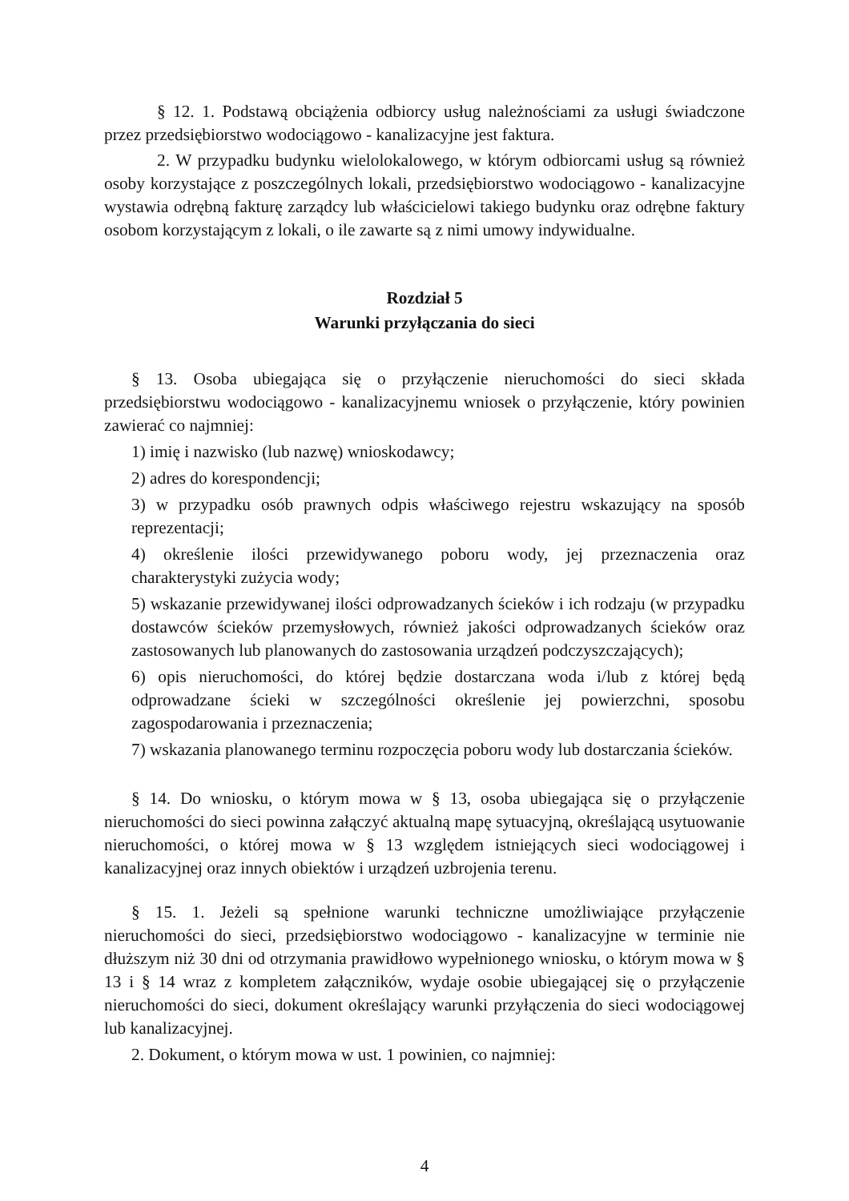§ 12. 1. Podstawą obciążenia odbiorcy usług należnościami za usługi świadczone przez przedsiębiorstwo wodociągowo - kanalizacyjne jest faktura.
2. W przypadku budynku wielolokalowego, w którym odbiorcami usług są również osoby korzystające z poszczególnych lokali, przedsiębiorstwo wodociągowo - kanalizacyjne wystawia odrębną fakturę zarządcy lub właścicielowi takiego budynku oraz odrębne faktury osobom korzystającym z lokali, o ile zawarte są z nimi umowy indywidualne.
Rozdział 5
Warunki przyłączania do sieci
§ 13. Osoba ubiegająca się o przyłączenie nieruchomości do sieci składa przedsiębiorstwu wodociągowo - kanalizacyjnemu wniosek o przyłączenie, który powinien zawierać co najmniej:
1) imię i nazwisko (lub nazwę) wnioskodawcy;
2) adres do korespondencji;
3) w przypadku osób prawnych odpis właściwego rejestru wskazujący na sposób reprezentacji;
4) określenie ilości przewidywanego poboru wody, jej przeznaczenia oraz charakterystyki zużycia wody;
5) wskazanie przewidywanej ilości odprowadzanych ścieków i ich rodzaju (w przypadku dostawców ścieków przemysłowych, również jakości odprowadzanych ścieków oraz zastosowanych lub planowanych do zastosowania urządzeń podczyszczających);
6) opis nieruchomości, do której będzie dostarczana woda i/lub z której będą odprowadzane ścieki w szczególności określenie jej powierzchni, sposobu zagospodarowania i przeznaczenia;
7) wskazania planowanego terminu rozpoczęcia poboru wody lub dostarczania ścieków.
§ 14. Do wniosku, o którym mowa w § 13, osoba ubiegająca się o przyłączenie nieruchomości do sieci powinna załączyć aktualną mapę sytuacyjną, określającą usytuowanie nieruchomości, o której mowa w § 13 względem istniejących sieci wodociągowej i kanalizacyjnej oraz innych obiektów i urządzeń uzbrojenia terenu.
§ 15. 1. Jeżeli są spełnione warunki techniczne umożliwiające przyłączenie nieruchomości do sieci, przedsiębiorstwo wodociągowo - kanalizacyjne w terminie nie dłuższym niż 30 dni od otrzymania prawidłowo wypełnionego wniosku, o którym mowa w § 13 i § 14 wraz z kompletem załączników, wydaje osobie ubiegającej się o przyłączenie nieruchomości do sieci, dokument określający warunki przyłączenia do sieci wodociągowej lub kanalizacyjnej.
2. Dokument, o którym mowa w ust. 1 powinien, co najmniej:
4